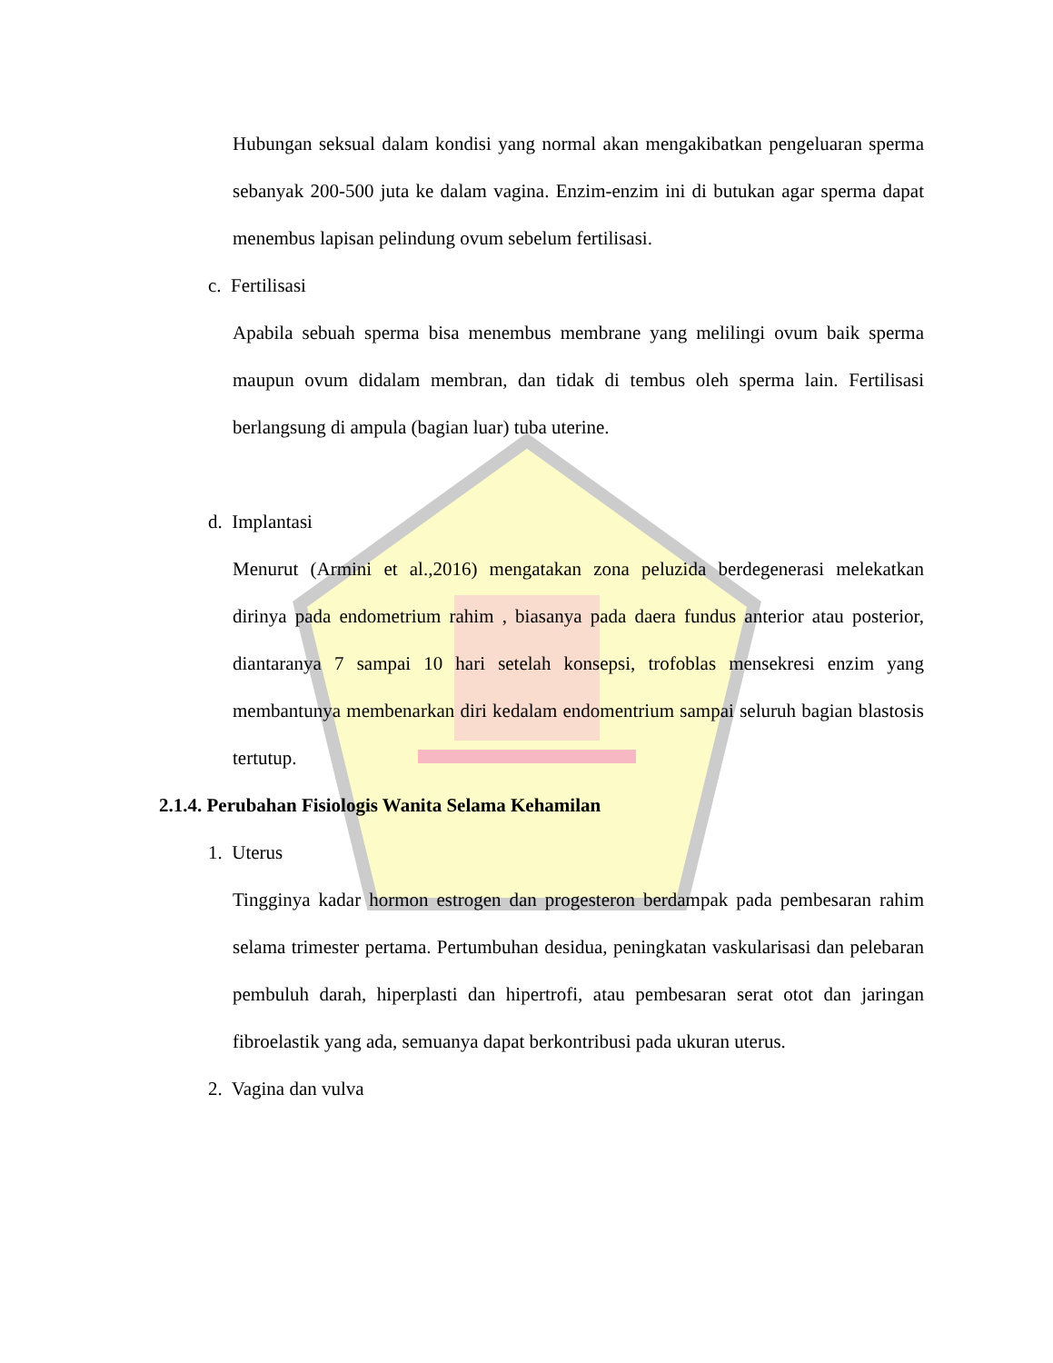Hubungan seksual dalam kondisi yang normal akan mengakibatkan pengeluaran sperma sebanyak 200-500 juta ke dalam vagina. Enzim-enzim ini di butukan agar sperma dapat menembus lapisan pelindung ovum sebelum fertilisasi.
c. Fertilisasi
Apabila sebuah sperma bisa menembus membrane yang melilingi ovum baik sperma maupun ovum didalam membran, dan tidak di tembus oleh sperma lain. Fertilisasi berlangsung di ampula (bagian luar) tuba uterine.
d. Implantasi
Menurut (Armini et al.,2016) mengatakan zona peluzida berdegenerasi melekatkan dirinya pada endometrium rahim , biasanya pada daera fundus anterior atau posterior, diantaranya 7 sampai 10 hari setelah konsepsi, trofoblas mensekresi enzim yang membantunya membenarkan diri kedalam endomentrium sampai seluruh bagian blastosis tertutup.
2.1.4. Perubahan Fisiologis Wanita Selama Kehamilan
1. Uterus
Tingginya kadar hormon estrogen dan progesteron berdampak pada pembesaran rahim selama trimester pertama. Pertumbuhan desidua, peningkatan vaskularisasi dan pelebaran pembuluh darah, hiperplasti dan hipertrofi, atau pembesaran serat otot dan jaringan fibroelastik yang ada, semuanya dapat berkontribusi pada ukuran uterus.
2. Vagina dan vulva